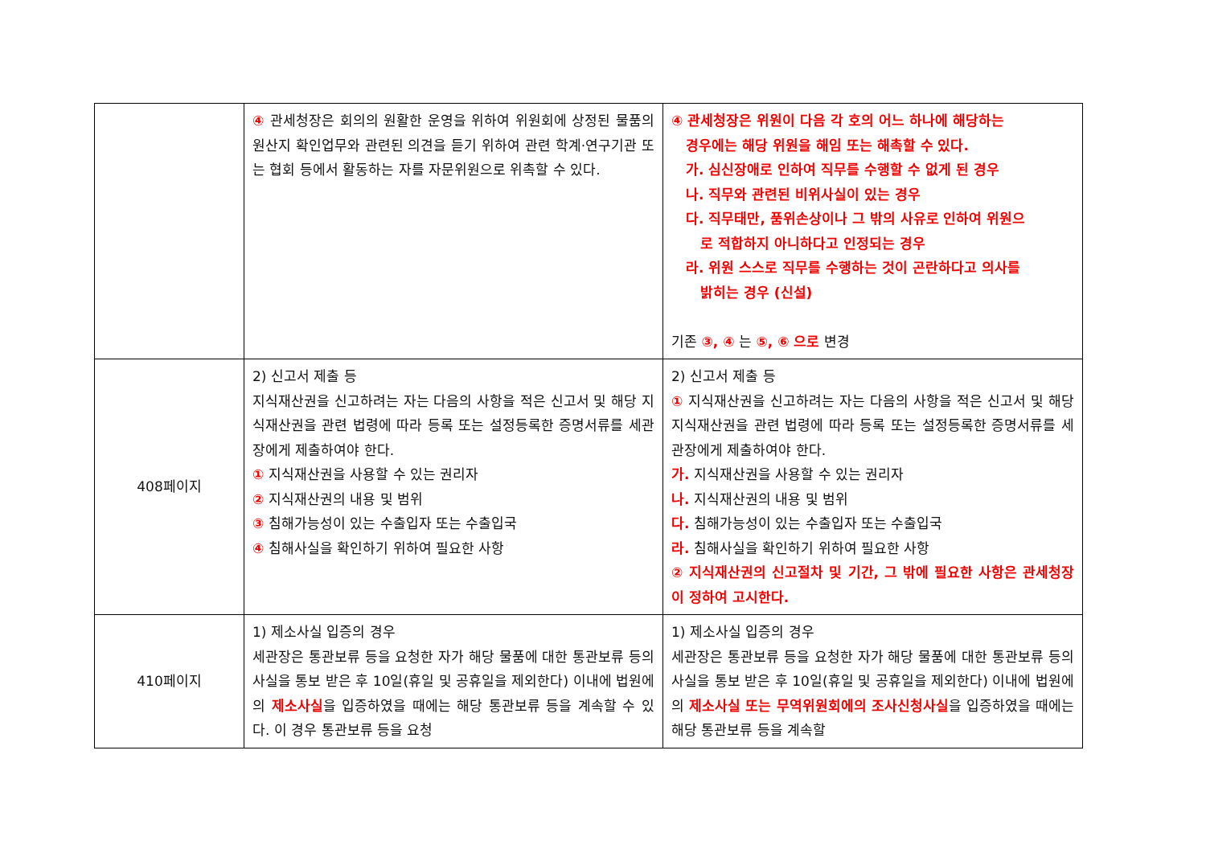| | ④ 관세청장은 회의의 원활한 운영을 위하여 위원회에 상정된 물품의 원산지 확인업무와 관련된 의견을 듣기 위하여 관련 학계·연구기관 또는 협회 등에서 활동하는 자를 자문위원으로 위촉할 수 있다. | ④ 관세청장은 위원이 다음 각 호의 어느 하나에 해당하는 경우에는 해당 위원을 해임 또는 해촉할 수 있다. 가. 심신장애로 인하여 직무를 수행할 수 없게 된 경우 나. 직무와 관련된 비위사실이 있는 경우 다. 직무태만, 품위손상이나 그 밖의 사유로 인하여 위원으 로 적합하지 아니하다고 인정되는 경우 라. 위원 스스로 직무를 수행하는 것이 곤란하다고 의사를 밝히는 경우 (신설) 기존 ③, ④ 는 ⑤, ⑥ 으로 변경 |
| 408페이지 | 2) 신고서 제출 등 지식재산권을 신고하려는 자는 다음의 사항을 적은 신고서 및 해당 지식재산권을 관련 법령에 따라 등록 또는 설정등록한 증명서류를 세관장에게 제출하여야 한다. ① 지식재산권을 사용할 수 있는 권리자 ② 지식재산권의 내용 및 범위 ③ 침해가능성이 있는 수출입자 또는 수출입국 ④ 침해사실을 확인하기 위하여 필요한 사항 | 2) 신고서 제출 등 ① 지식재산권을 신고하려는 자는 다음의 사항을 적은 신고서 및 해당 지식재산권을 관련 법령에 따라 등록 또는 설정등록한 증명서류를 세관장에게 제출하여야 한다. 가. 지식재산권을 사용할 수 있는 권리자 나. 지식재산권의 내용 및 범위 다. 침해가능성이 있는 수출입자 또는 수출입국 라. 침해사실을 확인하기 위하여 필요한 사항 ② 지식재산권의 신고절차 및 기간, 그 밖에 필요한 사항은 관세청장이 정하여 고시한다. |
| 410페이지 | 1) 제소사실 입증의 경우 세관장은 통관보류 등을 요청한 자가 해당 물품에 대한 통관보류 등의 사실을 통보 받은 후 10일(휴일 및 공휴일을 제외한다) 이내에 법원에의 제소사실 을 입증하였을 때에는 해당 통관보류 등을 계속할 수 있다. 이 경우 통관보류 등을 요청 | 1) 제소사실 입증의 경우 세관장은 통관보류 등을 요청한 자가 해당 물품에 대한 통관보류 등의 사실을 통보 받은 후 10일(휴일 및 공휴일을 제외한다) 이내에 법원에의 제소사실 또는 무역위원회에의 조사신청사실 을 입증하였을 때에는 해당 통관보류 등을 계속할 |